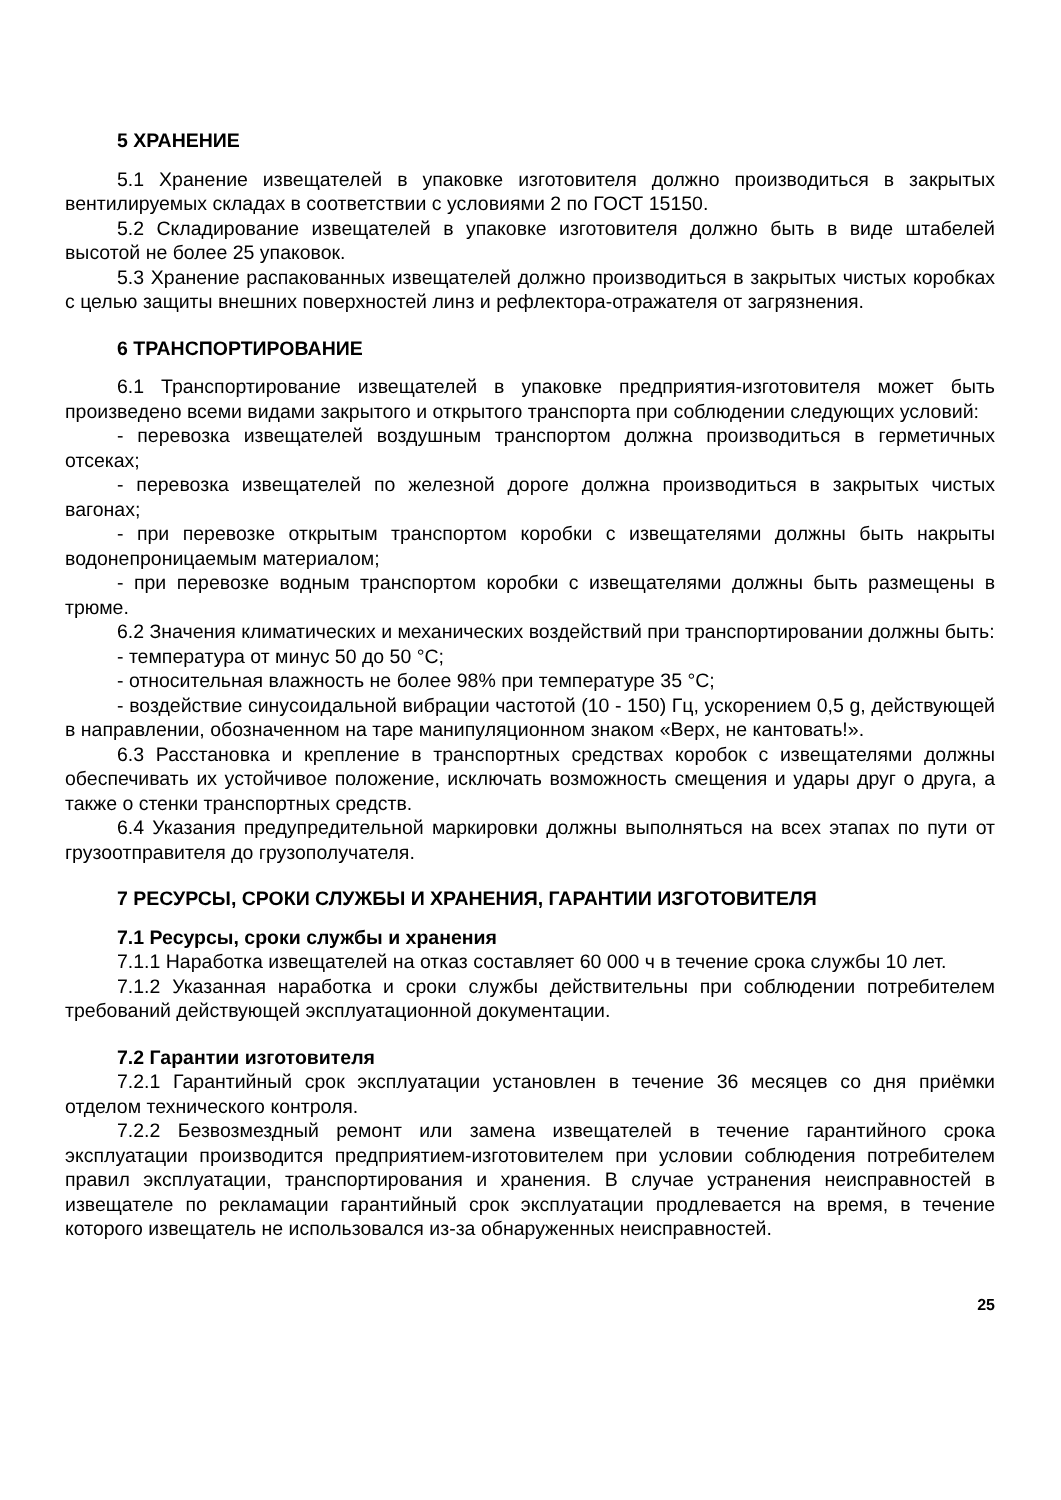5 ХРАНЕНИЕ
5.1 Хранение извещателей в упаковке изготовителя должно производиться в закрытых вентилируемых складах в соответствии с условиями 2 по ГОСТ 15150.
5.2 Складирование извещателей в упаковке изготовителя должно быть в виде штабелей высотой не более 25 упаковок.
5.3 Хранение распакованных извещателей должно производиться в закрытых чистых коробках с целью защиты внешних поверхностей линз и рефлектора-отражателя от загрязнения.
6 ТРАНСПОРТИРОВАНИЕ
6.1 Транспортирование извещателей в упаковке предприятия-изготовителя может быть произведено всеми видами закрытого и открытого транспорта при соблюдении следующих условий:
- перевозка извещателей воздушным транспортом должна производиться в герметичных отсеках;
- перевозка извещателей по железной дороге должна производиться в закрытых чистых вагонах;
- при перевозке открытым транспортом коробки с извещателями должны быть накрыты водонепроницаемым материалом;
- при перевозке водным транспортом коробки с извещателями должны быть размещены в трюме.
6.2 Значения климатических и механических воздействий при транспортировании должны быть:
- температура от минус 50 до 50 °С;
- относительная влажность не более 98% при температуре 35 °С;
- воздействие синусоидальной вибрации частотой (10 - 150) Гц, ускорением 0,5 g, действующей в направлении, обозначенном на таре манипуляционном знаком «Верх, не кантовать!».
6.3 Расстановка и крепление в транспортных средствах коробок с извещателями должны обеспечивать их устойчивое положение, исключать возможность смещения и удары друг о друга, а также о стенки транспортных средств.
6.4 Указания предупредительной маркировки должны выполняться на всех этапах по пути от грузоотправителя до грузополучателя.
7 РЕСУРСЫ, СРОКИ СЛУЖБЫ И ХРАНЕНИЯ, ГАРАНТИИ ИЗГОТОВИТЕЛЯ
7.1 Ресурсы, сроки службы и хранения
7.1.1 Наработка извещателей на отказ составляет 60 000 ч в течение срока службы 10 лет.
7.1.2 Указанная наработка и сроки службы действительны при соблюдении потребителем требований действующей эксплуатационной документации.
7.2 Гарантии изготовителя
7.2.1 Гарантийный срок эксплуатации установлен в течение 36 месяцев со дня приёмки отделом технического контроля.
7.2.2 Безвозмездный ремонт или замена извещателей в течение гарантийного срока эксплуатации производится предприятием-изготовителем при условии соблюдения потребителем правил эксплуатации, транспортирования и хранения. В случае устранения неисправностей в извещателе по рекламации гарантийный срок эксплуатации продлевается на время, в течение которого извещатель не использовался из-за обнаруженных неисправностей.
25